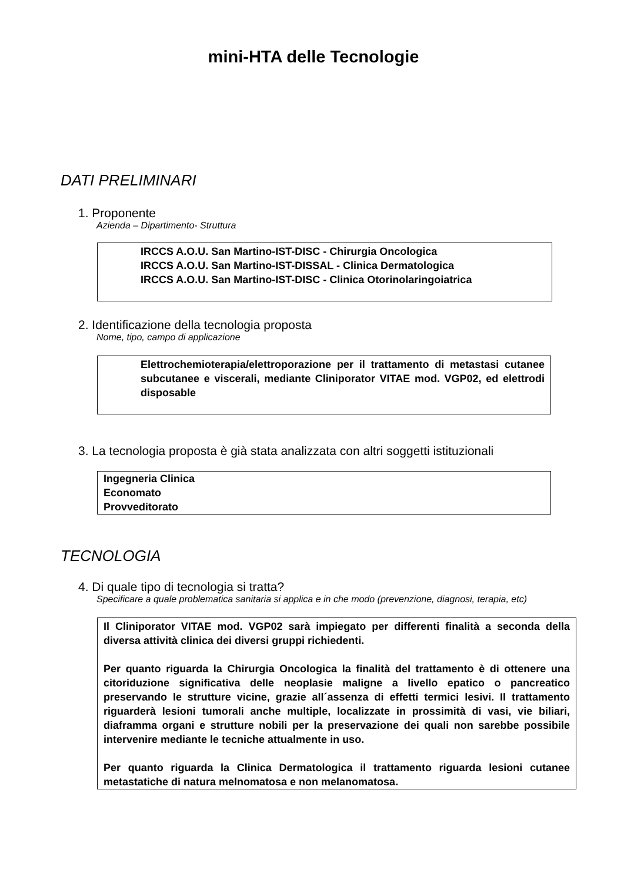mini-HTA delle Tecnologie
DATI PRELIMINARI
1. Proponente
Azienda – Dipartimento- Struttura
IRCCS A.O.U. San Martino-IST-DISC - Chirurgia Oncologica
IRCCS A.O.U. San Martino-IST-DISSAL - Clinica Dermatologica
IRCCS A.O.U. San Martino-IST-DISC - Clinica Otorinolaringoiatrica
2. Identificazione della tecnologia proposta
Nome, tipo, campo di applicazione
Elettrochemioterapia/elettroporazione per il trattamento di metastasi cutanee subcutanee e viscerali, mediante Cliniporator VITAE mod. VGP02, ed elettrodi disposable
3. La tecnologia proposta è già stata analizzata con altri soggetti istituzionali
Ingegneria Clinica
Economato
Provveditorato
TECNOLOGIA
4. Di quale tipo di tecnologia si tratta?
Specificare a quale problematica sanitaria si applica e in che modo (prevenzione, diagnosi, terapia, etc)
Il Cliniporator VITAE mod. VGP02 sarà impiegato per differenti finalità a seconda della diversa attività clinica dei diversi gruppi richiedenti.
Per quanto riguarda la Chirurgia Oncologica la finalità del trattamento è di ottenere una citoriduzione significativa delle neoplasie maligne a livello epatico o pancreatico preservando le strutture vicine, grazie all´assenza di effetti termici lesivi. Il trattamento riguarderà lesioni tumorali anche multiple, localizzate in prossimità di vasi, vie biliari, diaframma organi e strutture nobili per la preservazione dei quali non sarebbe possibile intervenire mediante le tecniche attualmente in uso.
Per quanto riguarda la Clinica Dermatologica il trattamento riguarda lesioni cutanee metastatiche di natura melnomatosa e non melanomatosa.